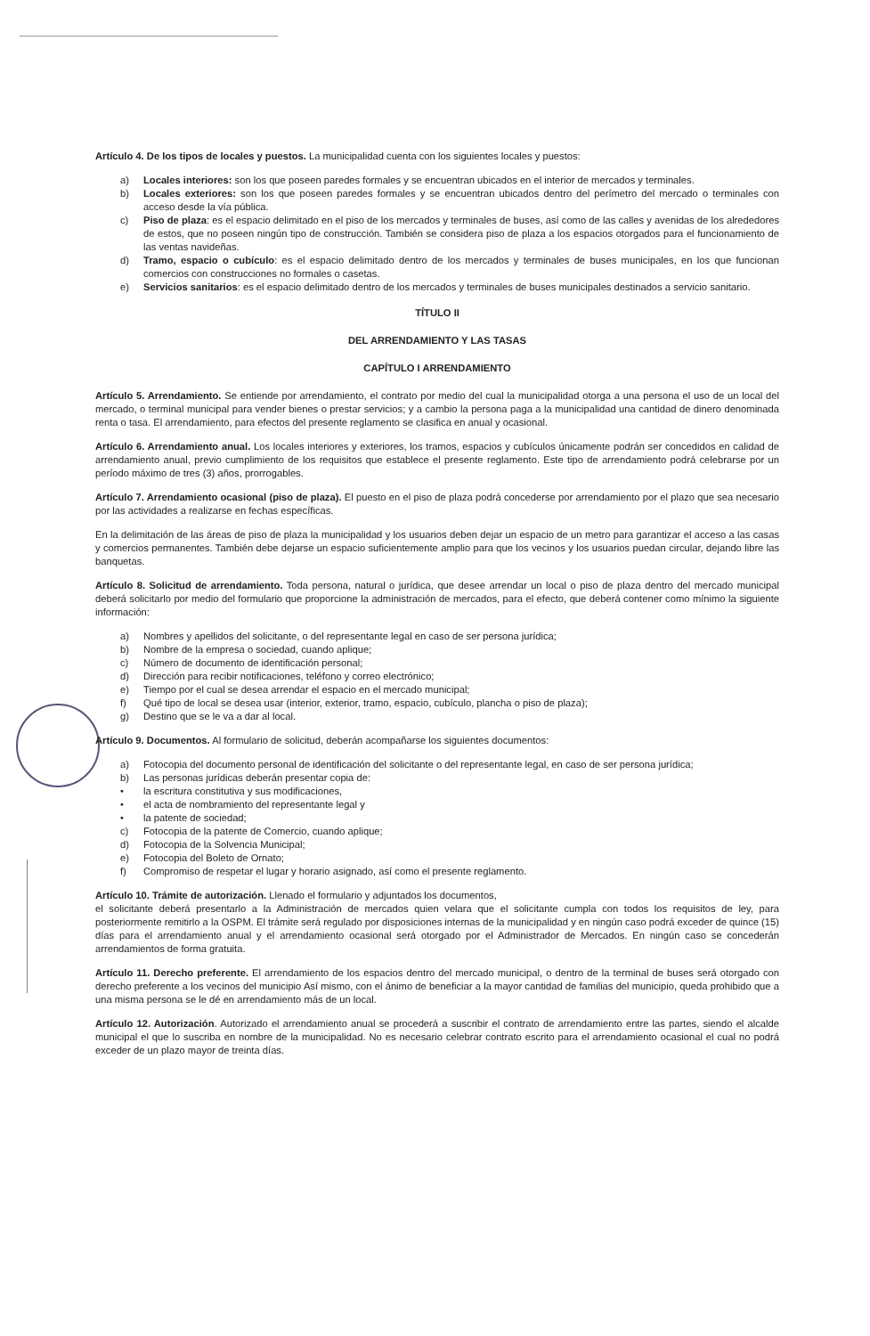Artículo 4. De los tipos de locales y puestos. La municipalidad cuenta con los siguientes locales y puestos:
a) Locales interiores: son los que poseen paredes formales y se encuentran ubicados en el interior de mercados y terminales.
b) Locales exteriores: son los que poseen paredes formales y se encuentran ubicados dentro del perímetro del mercado o terminales con acceso desde la vía pública.
c) Piso de plaza: es el espacio delimitado en el piso de los mercados y terminales de buses, así como de las calles y avenidas de los alrededores de estos, que no poseen ningún tipo de construcción. También se considera piso de plaza a los espacios otorgados para el funcionamiento de las ventas navideñas.
d) Tramo, espacio o cubículo: es el espacio delimitado dentro de los mercados y terminales de buses municipales, en los que funcionan comercios con construcciones no formales o casetas.
e) Servicios sanitarios: es el espacio delimitado dentro de los mercados y terminales de buses municipales destinados a servicio sanitario.
TÍTULO II
DEL ARRENDAMIENTO Y LAS TASAS
CAPÍTULO I ARRENDAMIENTO
Artículo 5. Arrendamiento. Se entiende por arrendamiento, el contrato por medio del cual la municipalidad otorga a una persona el uso de un local del mercado, o terminal municipal para vender bienes o prestar servicios; y a cambio la persona paga a la municipalidad una cantidad de dinero denominada renta o tasa. El arrendamiento, para efectos del presente reglamento se clasifica en anual y ocasional.
Artículo 6. Arrendamiento anual. Los locales interiores y exteriores, los tramos, espacios y cubículos únicamente podrán ser concedidos en calidad de arrendamiento anual, previo cumplimiento de los requisitos que establece el presente reglamento. Este tipo de arrendamiento podrá celebrarse por un período máximo de tres (3) años, prorrogables.
Artículo 7. Arrendamiento ocasional (piso de plaza). El puesto en el piso de plaza podrá concederse por arrendamiento por el plazo que sea necesario por las actividades a realizarse en fechas específicas.
En la delimitación de las áreas de piso de plaza la municipalidad y los usuarios deben dejar un espacio de un metro para garantizar el acceso a las casas y comercios permanentes. También debe dejarse un espacio suficientemente amplio para que los vecinos y los usuarios puedan circular, dejando libre las banquetas.
Artículo 8. Solicitud de arrendamiento. Toda persona, natural o jurídica, que desee arrendar un local o piso de plaza dentro del mercado municipal deberá solicitarlo por medio del formulario que proporcione la administración de mercados, para el efecto, que deberá contener como mínimo la siguiente información:
a) Nombres y apellidos del solicitante, o del representante legal en caso de ser persona jurídica;
b) Nombre de la empresa o sociedad, cuando aplique;
c) Número de documento de identificación personal;
d) Dirección para recibir notificaciones, teléfono y correo electrónico;
e) Tiempo por el cual se desea arrendar el espacio en el mercado municipal;
f) Qué tipo de local se desea usar (interior, exterior, tramo, espacio, cubículo, plancha o piso de plaza);
g) Destino que se le va a dar al local.
Artículo 9. Documentos. Al formulario de solicitud, deberán acompañarse los siguientes documentos:
a) Fotocopia del documento personal de identificación del solicitante o del representante legal, en caso de ser persona jurídica;
b) Las personas jurídicas deberán presentar copia de:
• la escritura constitutiva y sus modificaciones,
• el acta de nombramiento del representante legal y
• la patente de sociedad;
c) Fotocopia de la patente de Comercio, cuando aplique;
d) Fotocopia de la Solvencia Municipal;
e) Fotocopia del Boleto de Ornato;
f) Compromiso de respetar el lugar y horario asignado, así como el presente reglamento.
Artículo 10. Trámite de autorización. Llenado el formulario y adjuntados los documentos,
el solicitante deberá presentarlo a la Administración de mercados quien velara que el solicitante cumpla con todos los requisitos de ley, para posteriormente remitirlo a la OSPM. El trámite será regulado por disposiciones internas de la municipalidad y en ningún caso podrá exceder de quince (15) días para el arrendamiento anual y el arrendamiento ocasional será otorgado por el Administrador de Mercados. En ningún caso se concederán arrendamientos de forma gratuita.
Artículo 11. Derecho preferente. El arrendamiento de los espacios dentro del mercado municipal, o dentro de la terminal de buses será otorgado con derecho preferente a los vecinos del municipio Así mismo, con el ánimo de beneficiar a la mayor cantidad de familias del municipio, queda prohibido que a una misma persona se le dé en arrendamiento más de un local.
Artículo 12. Autorización. Autorizado el arrendamiento anual se procederá a suscribir el contrato de arrendamiento entre las partes, siendo el alcalde municipal el que lo suscriba en nombre de la municipalidad. No es necesario celebrar contrato escrito para el arrendamiento ocasional el cual no podrá exceder de un plazo mayor de treinta días.